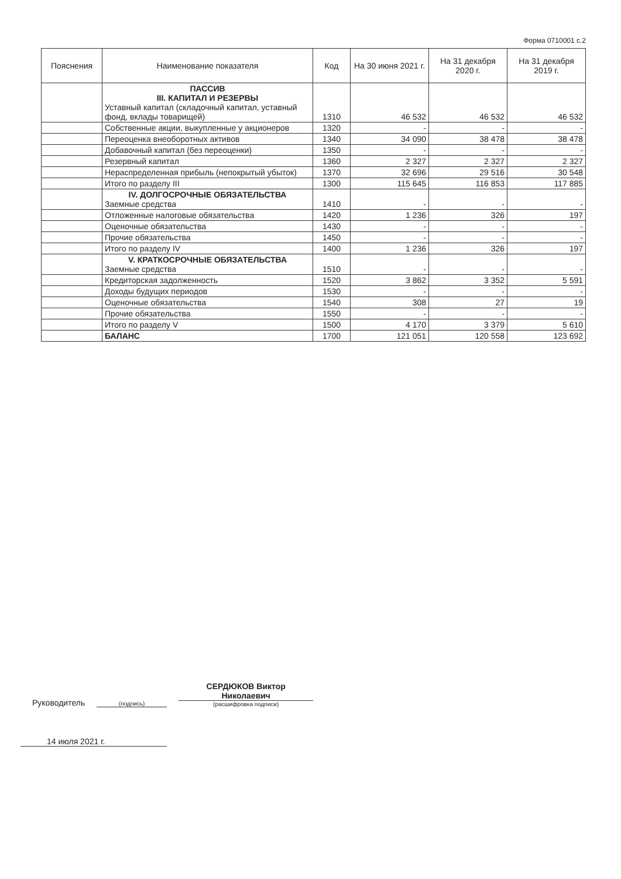Форма 0710001 с.2
| Пояснения | Наименование показателя | Код | На 30 июня 2021 г. | На 31 декабря 2020 г. | На 31 декабря 2019 г. |
| --- | --- | --- | --- | --- | --- |
| | ПАССИВ III. КАПИТАЛ И РЕЗЕРВЫ Уставный капитал (складочный капитал, уставный фонд, вклады товарищей) | 1310 | 46 532 | 46 532 | 46 532 |
| | Собственные акции, выкупленные у акционеров | 1320 | - | - | - |
| | Переоценка внеоборотных активов | 1340 | 34 090 | 38 478 | 38 478 |
| | Добавочный капитал (без переоценки) | 1350 | - | - | - |
| | Резервный капитал | 1360 | 2 327 | 2 327 | 2 327 |
| | Нераспределенная прибыль (непокрытый убыток) | 1370 | 32 696 | 29 516 | 30 548 |
| | Итого по разделу III | 1300 | 115 645 | 116 853 | 117 885 |
| | IV. ДОЛГОСРОЧНЫЕ ОБЯЗАТЕЛЬСТВА Заемные средства | 1410 | - | - | - |
| | Отложенные налоговые обязательства | 1420 | 1 236 | 326 | 197 |
| | Оценочные обязательства | 1430 | - | - | - |
| | Прочие обязательства | 1450 | - | - | - |
| | Итого по разделу IV | 1400 | 1 236 | 326 | 197 |
| | V. КРАТКОСРОЧНЫЕ ОБЯЗАТЕЛЬСТВА Заемные средства | 1510 | - | - | - |
| | Кредиторская задолженность | 1520 | 3 862 | 3 352 | 5 591 |
| | Доходы будущих периодов | 1530 | - | - | - |
| | Оценочные обязательства | 1540 | 308 | 27 | 19 |
| | Прочие обязательства | 1550 | - | - | - |
| | Итого по разделу V | 1500 | 4 170 | 3 379 | 5 610 |
| | БАЛАНС | 1700 | 121 051 | 120 558 | 123 692 |
Руководитель
(подпись)
СЕРДЮКОВ Виктор
Николаевич
(расшифровка подписи)
14 июля 2021 г.